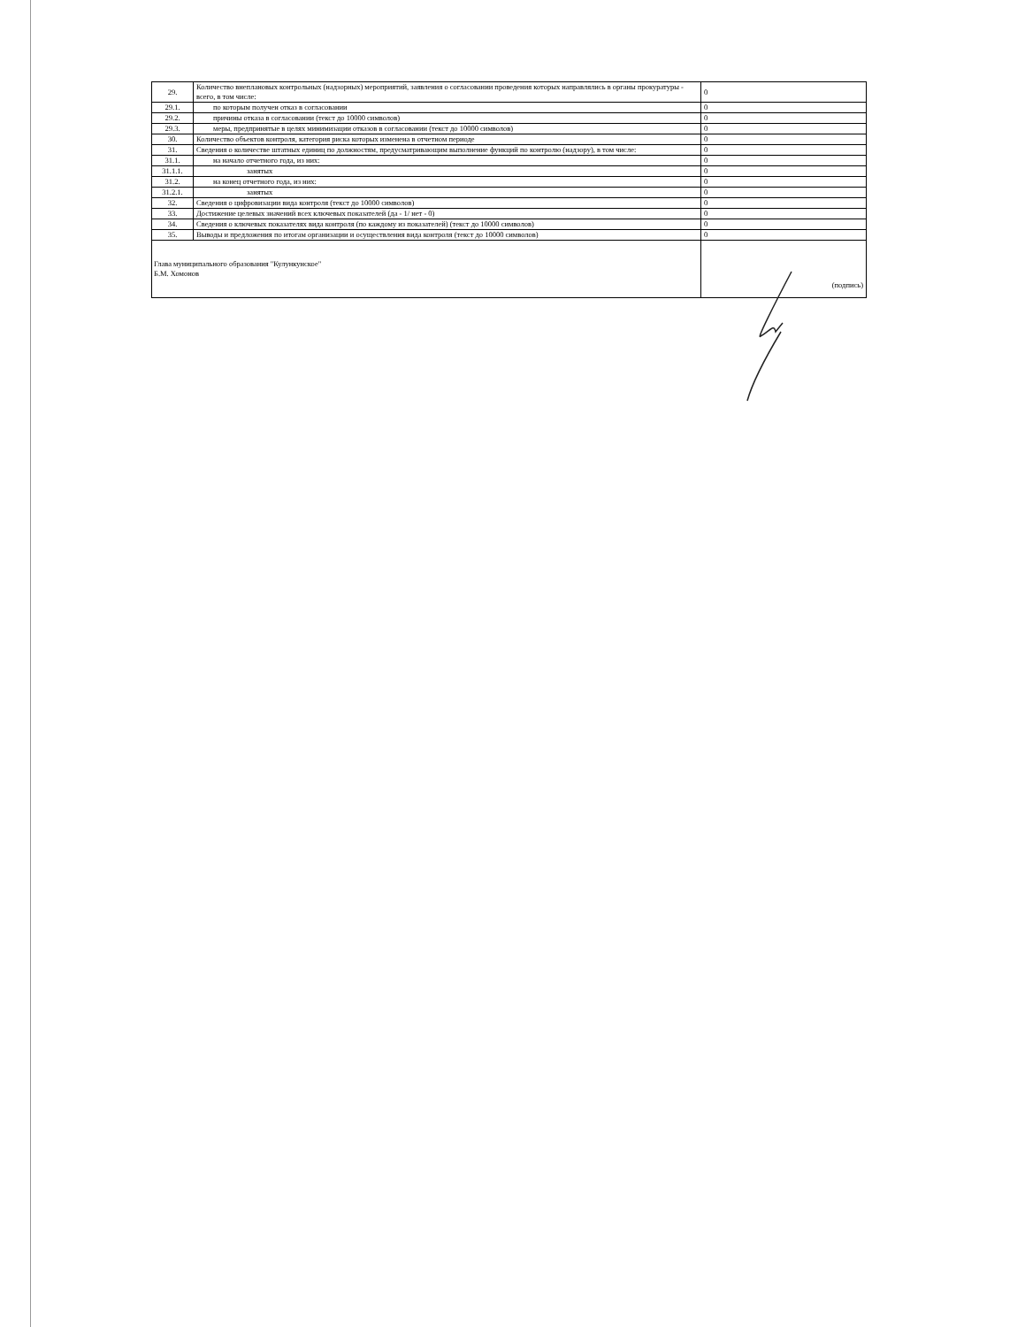| 29. | Количество внеплановых контрольных (надзорных) мероприятий, заявления о согласовании проведения которых направлялись в органы прокуратуры - всего, в том числе: | 0 |
| 29.1. | по которым получен отказ в согласовании | 0 |
| 29.2. | причины отказа в согласовании (текст до 10000 символов) | 0 |
| 29.3. | меры, предпринятые в целях минимизации отказов в согласовании (текст до 10000 символов) | 0 |
| 30. | Количество объектов контроля, категория риска которых изменена в отчетном периоде | 0 |
| 31. | Сведения о количестве штатных единиц по должностям, предусматривающим выполнение функций по контролю (надзору), в том числе: | 0 |
| 31.1. | на начало отчетного года, из них: | 0 |
| 31.1.1. | занятых | 0 |
| 31.2. | на конец отчетного года, из них: | 0 |
| 31.2.1. | занятых | 0 |
| 32. | Сведения о цифровизации вида контроля (текст до 10000 символов) | 0 |
| 33. | Достижение целевых значений всех ключевых показателей (да - 1/ нет - 0) | 0 |
| 34. | Сведения о ключевых показателях вида контроля (по каждому из показателей) (текст до 10000 символов) | 0 |
| 35. | Выводы и предложения по итогам организации и осуществления вида контроля (текст до 10000 символов) | 0 |
| Глава муниципального образования "Кулункунское" Б.М. Хомонов | | (подпись) |